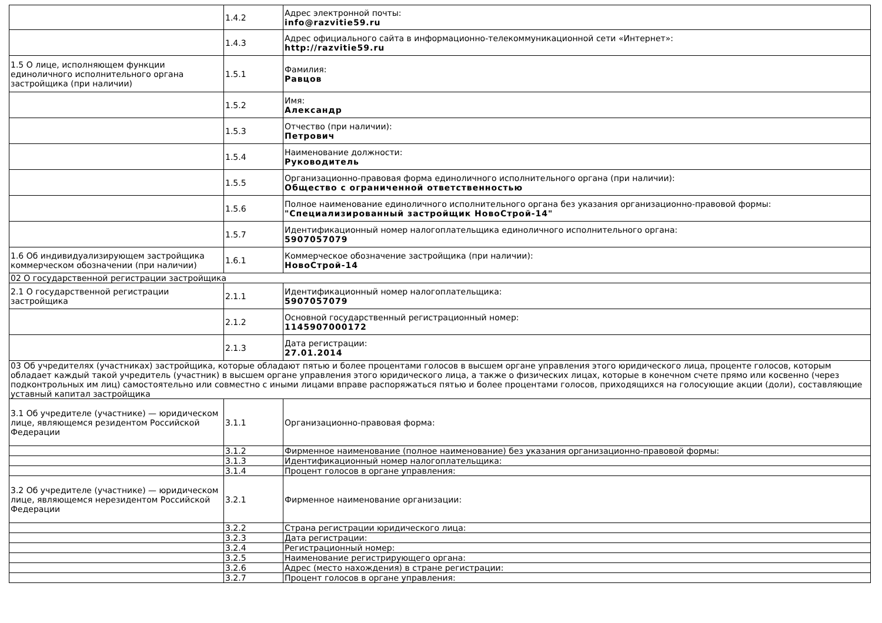| | 1.4.2 | Адрес электронной почты: info@razvitie59.ru |
| | 1.4.3 | Адрес официального сайта в информационно-телекоммуникационной сети «Интернет»: http://razvitie59.ru |
| 1.5 О лице, исполняющем функции единоличного исполнительного органа застройщика (при наличии) | 1.5.1 | Фамилия: Равцов |
| | 1.5.2 | Имя: Александр |
| | 1.5.3 | Отчество (при наличии): Петрович |
| | 1.5.4 | Наименование должности: Руководитель |
| | 1.5.5 | Организационно-правовая форма единоличного исполнительного органа (при наличии): Общество с ограниченной ответственностью |
| | 1.5.6 | Полное наименование единоличного исполнительного органа без указания организационно-правовой формы: "Специализированный застройщик НовоСтрой-14" |
| | 1.5.7 | Идентификационный номер налогоплательщика единоличного исполнительного органа: 5907057079 |
| 1.6 Об индивидуализирующем застройщика коммерческом обозначении (при наличии) | 1.6.1 | Коммерческое обозначение застройщика (при наличии): НовоСтрой-14 |
| 02 О государственной регистрации застройщика | | |
| 2.1 О государственной регистрации застройщика | 2.1.1 | Идентификационный номер налогоплательщика: 5907057079 |
| | 2.1.2 | Основной государственный регистрационный номер: 1145907000172 |
| | 2.1.3 | Дата регистрации: 27.01.2014 |
| 03 Об учредителях (участниках) застройщика, которые обладают пятью и более процентами голосов в высшем органе управления этого юридического лица, проценте голосов, которым обладает каждый такой учредитель (участник) в высшем органе управления этого юридического лица, а также о физических лицах, которые в конечном счете прямо или косвенно (через подконтрольных им лиц) самостоятельно или совместно с иными лицами вправе распоряжаться пятью и более процентами голосов, приходящихся на голосующие акции (доли), составляющие уставный капитал застройщика | | |
| 3.1 Об учредителе (участнике) — юридическом лице, являющемся резидентом Российской Федерации | 3.1.1 | Организационно-правовая форма: |
| | 3.1.2 | Фирменное наименование (полное наименование) без указания организационно-правовой формы: |
| | 3.1.3 | Идентификационный номер налогоплательщика: |
| | 3.1.4 | Процент голосов в органе управления: |
| 3.2 Об учредителе (участнике) — юридическом лице, являющемся нерезидентом Российской Федерации | 3.2.1 | Фирменное наименование организации: |
| | 3.2.2 | Страна регистрации юридического лица: |
| | 3.2.3 | Дата регистрации: |
| | 3.2.4 | Регистрационный номер: |
| | 3.2.5 | Наименование регистрирующего органа: |
| | 3.2.6 | Адрес (место нахождения) в стране регистрации: |
| | 3.2.7 | Процент голосов в органе управления: |